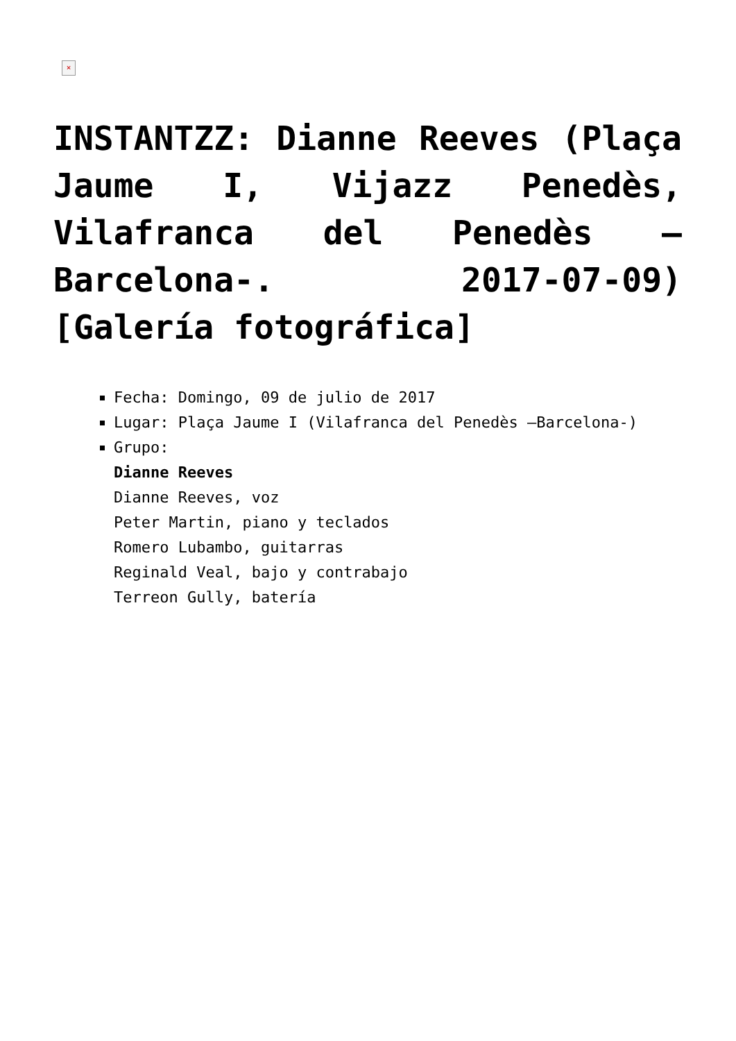×
INSTANTZZ: Dianne Reeves (Plaça Jaume I, Vijazz Penedès, Vilafranca del Penedès –Barcelona-. 2017-07-09) [Galería fotográfica]
Fecha: Domingo, 09 de julio de 2017
Lugar: Plaça Jaume I (Vilafranca del Penedès –Barcelona-)
Grupo:
Dianne Reeves
Dianne Reeves, voz
Peter Martin, piano y teclados
Romero Lubambo, guitarras
Reginald Veal, bajo y contrabajo
Terreon Gully, batería